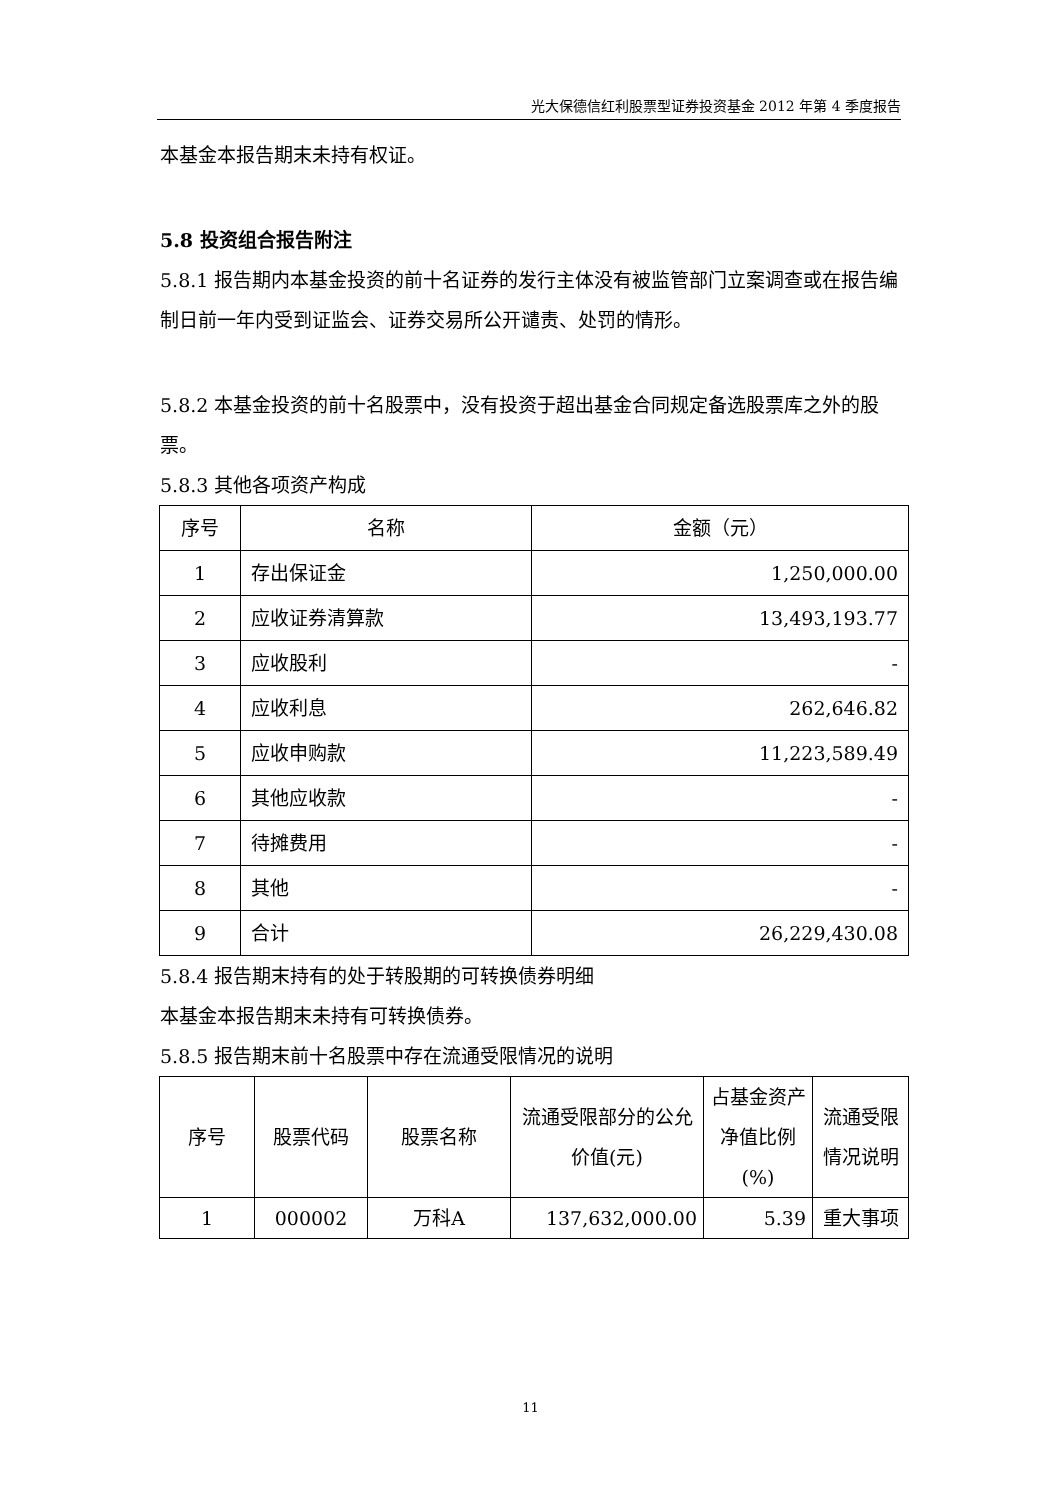光大保德信红利股票型证券投资基金 2012 年第 4 季度报告
本基金本报告期末未持有权证。
5.8 投资组合报告附注
5.8.1 报告期内本基金投资的前十名证券的发行主体没有被监管部门立案调查或在报告编制日前一年内受到证监会、证券交易所公开谴责、处罚的情形。
5.8.2 本基金投资的前十名股票中，没有投资于超出基金合同规定备选股票库之外的股票。
5.8.3 其他各项资产构成
| 序号 | 名称 | 金额（元） |
| --- | --- | --- |
| 1 | 存出保证金 | 1,250,000.00 |
| 2 | 应收证券清算款 | 13,493,193.77 |
| 3 | 应收股利 | - |
| 4 | 应收利息 | 262,646.82 |
| 5 | 应收申购款 | 11,223,589.49 |
| 6 | 其他应收款 | - |
| 7 | 待摊费用 | - |
| 8 | 其他 | - |
| 9 | 合计 | 26,229,430.08 |
5.8.4 报告期末持有的处于转股期的可转换债券明细
本基金本报告期末未持有可转换债券。
5.8.5 报告期末前十名股票中存在流通受限情况的说明
| 序号 | 股票代码 | 股票名称 | 流通受限部分的公允价值(元) | 占基金资产净值比例(%) | 流通受限情况说明 |
| --- | --- | --- | --- | --- | --- |
| 1 | 000002 | 万科A | 137,632,000.00 | 5.39 | 重大事项 |
11